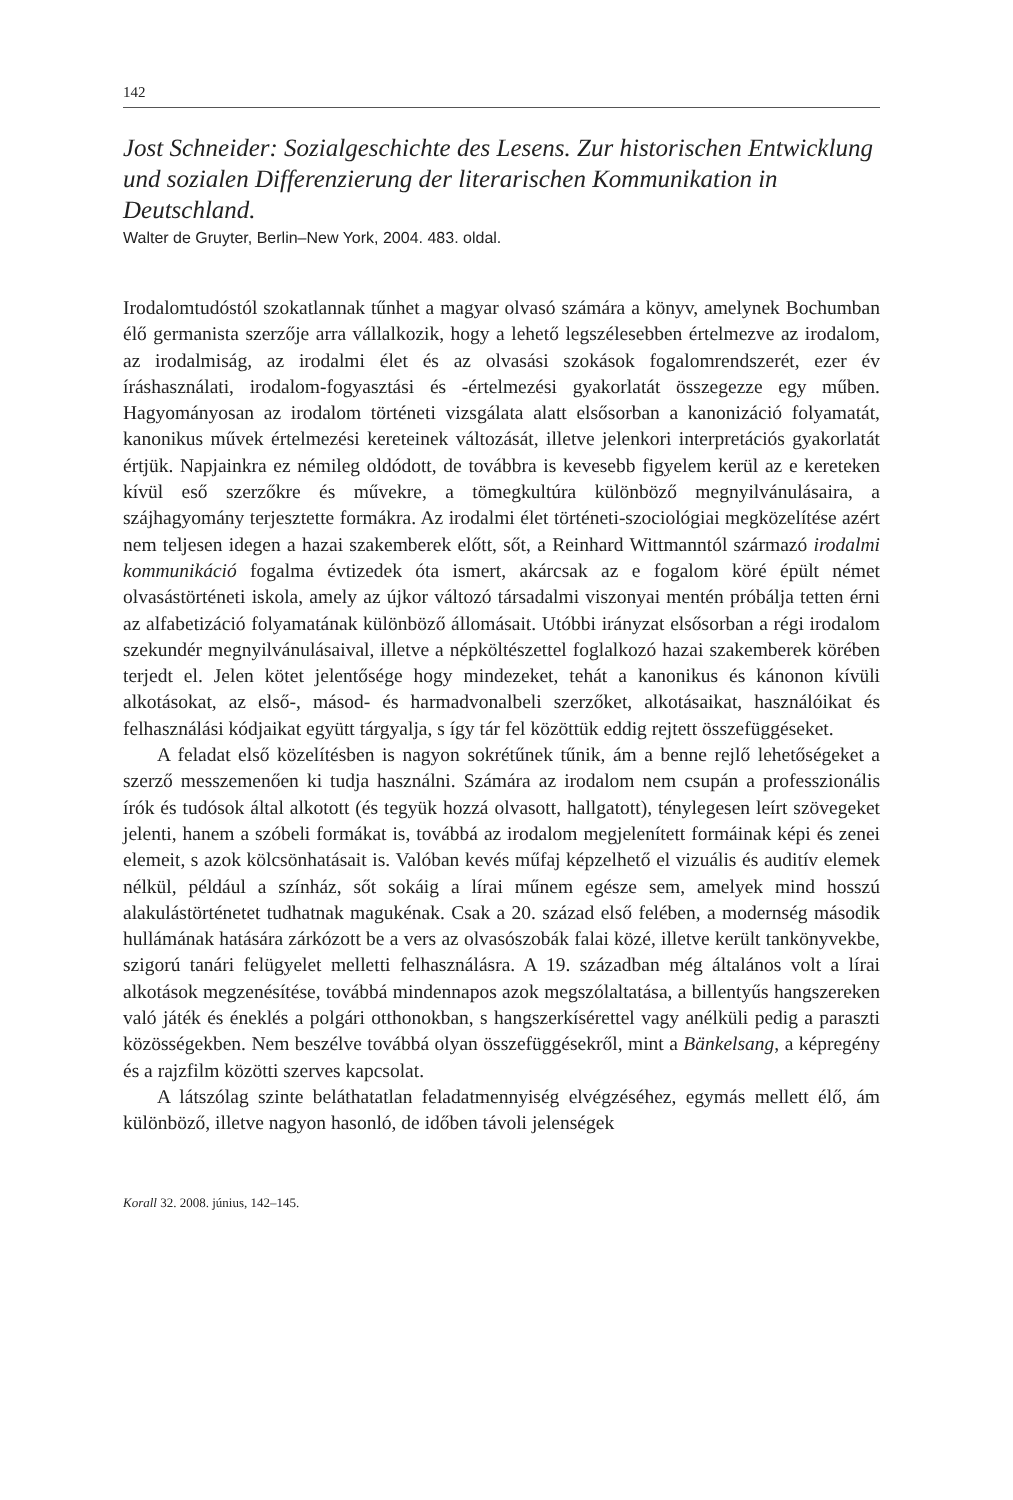142
Jost Schneider: Sozialgeschichte des Lesens. Zur historischen Entwicklung und sozialen Differenzierung der literarischen Kommunikation in Deutschland.
Walter de Gruyter, Berlin–New York, 2004. 483. oldal.
Irodalomtudóstól szokatlannak tűnhet a magyar olvasó számára a könyv, amelynek Bochumban élő germanista szerzője arra vállalkozik, hogy a lehető legszélesebben értelmezve az irodalom, az irodalmiság, az irodalmi élet és az olvasási szokások fogalomrendszerét, ezer év íráshasználati, irodalom-fogyasztási és -értelmezési gyakorlatát összegezze egy műben. Hagyományosan az irodalom történeti vizsgálata alatt elsősorban a kanonizáció folyamatát, kanonikus művek értelmezési kereteinek változását, illetve jelenkori interpretációs gyakorlatát értjük. Napjainkra ez némileg oldódott, de továbbra is kevesebb figyelem kerül az e kereteken kívül eső szerzőkre és művekre, a tömegkultúra különböző megnyilvánulásaira, a szájhagyomány terjesztette formákra. Az irodalmi élet történeti-szociológiai megközelítése azért nem teljesen idegen a hazai szakemberek előtt, sőt, a Reinhard Wittmanntól származó irodalmi kommunikáció fogalma évtizedek óta ismert, akárcsak az e fogalom köré épült német olvasástörténeti iskola, amely az újkor változó társadalmi viszonyai mentén próbálja tetten érni az alfabetizáció folyamatának különböző állomásait. Utóbbi irányzat elsősorban a régi irodalom szekundér megnyilvánulásaival, illetve a népköltészettel foglalkozó hazai szakemberek körében terjedt el. Jelen kötet jelentősége hogy mindezeket, tehát a kanonikus és kánonon kívüli alkotásokat, az első-, másod- és harmadvonalbeli szerzőket, alkotásaikat, használóikat és felhasználási kódjaikat együtt tárgyalja, s így tár fel közöttük eddig rejtett összefüggéseket.
A feladat első közelítésben is nagyon sokrétűnek tűnik, ám a benne rejlő lehetőségeket a szerző messzemenően ki tudja használni. Számára az irodalom nem csupán a professzionális írók és tudósok által alkotott (és tegyük hozzá olvasott, hallgatott), ténylegesen leírt szövegeket jelenti, hanem a szóbeli formákat is, továbbá az irodalom megjelenített formáinak képi és zenei elemeit, s azok kölcsönhatásait is. Valóban kevés műfaj képzelhető el vizuális és auditív elemek nélkül, például a színház, sőt sokáig a lírai műnem egésze sem, amelyek mind hosszú alakulástörténetet tudhatnak magukénak. Csak a 20. század első felében, a modernség második hullámának hatására zárkózott be a vers az olvasószobák falai közé, illetve került tankönyvekbe, szigorú tanári felügyelet melletti felhasználásra. A 19. században még általános volt a lírai alkotások megzenésítése, továbbá mindennapos azok megszólaltatása, a billentyűs hangszereken való játék és éneklés a polgári otthonokban, s hangszerkísérettel vagy anélküli pedig a paraszti közösségekben. Nem beszélve továbbá olyan összefüggésekről, mint a Bänkelsang, a képregény és a rajzfilm közötti szerves kapcsolat.
A látszólag szinte beláthatatlan feladatmennyiség elvégzéséhez, egymás mellett élő, ám különböző, illetve nagyon hasonló, de időben távoli jelenségek
Korall 32. 2008. június, 142–145.